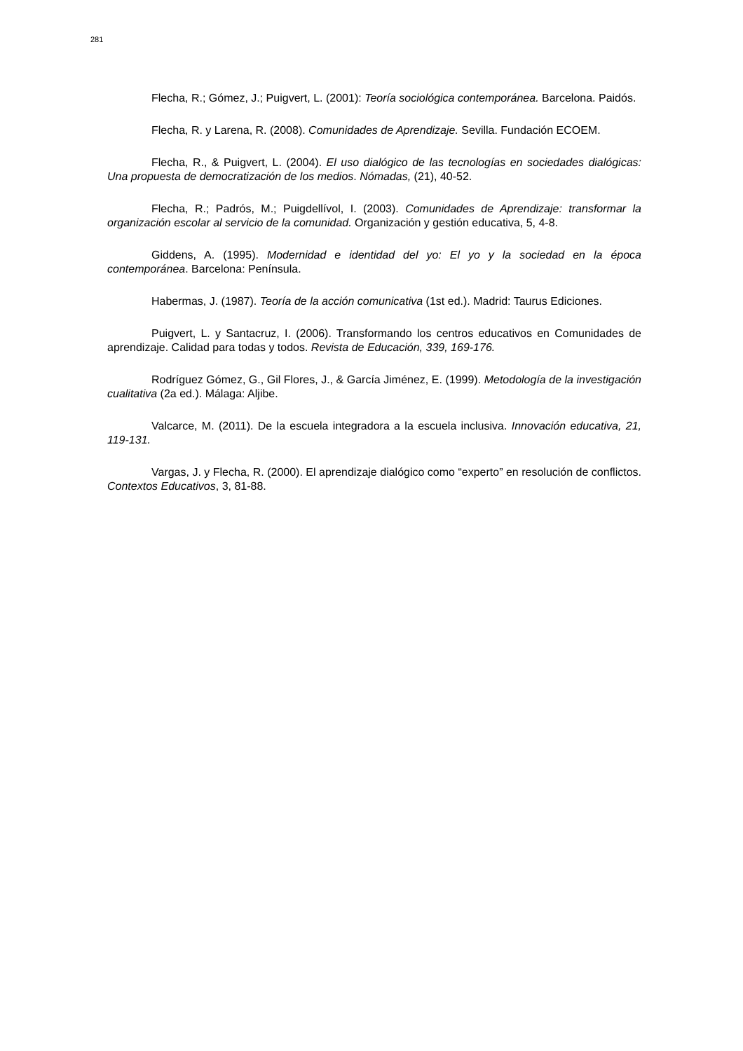281
Flecha, R.; Gómez, J.; Puigvert, L. (2001): Teoría sociológica contemporánea. Barcelona. Paidós.
Flecha, R. y Larena, R. (2008). Comunidades de Aprendizaje. Sevilla. Fundación ECOEM.
Flecha, R., & Puigvert, L. (2004). El uso dialógico de las tecnologías en sociedades dialógicas: Una propuesta de democratización de los medios. Nómadas, (21), 40-52.
Flecha, R.; Padrós, M.; Puigdellívol, I. (2003). Comunidades de Aprendizaje: transformar la organización escolar al servicio de la comunidad. Organización y gestión educativa, 5, 4-8.
Giddens, A. (1995). Modernidad e identidad del yo: El yo y la sociedad en la época contemporánea. Barcelona: Península.
Habermas, J. (1987). Teoría de la acción comunicativa (1st ed.). Madrid: Taurus Ediciones.
Puigvert, L. y Santacruz, I. (2006). Transformando los centros educativos en Comunidades de aprendizaje. Calidad para todas y todos. Revista de Educación, 339, 169-176.
Rodríguez Gómez, G., Gil Flores, J., & García Jiménez, E. (1999). Metodología de la investigación cualitativa (2a ed.). Málaga: Aljibe.
Valcarce, M. (2011). De la escuela integradora a la escuela inclusiva. Innovación educativa, 21, 119-131.
Vargas, J. y Flecha, R. (2000). El aprendizaje dialógico como “experto” en resolución de conflictos. Contextos Educativos, 3, 81-88.